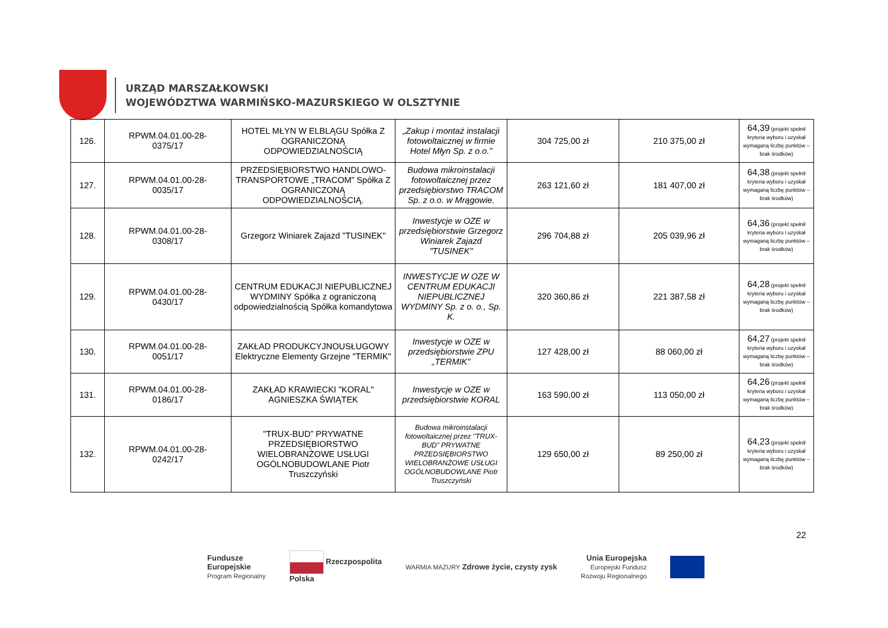URZĄD MARSZAŁKOWSKI
WOJEWÓDZTWA WARMIŃSKO-MAZURSKIEGO W OLSZTYNIE
| 126. | RPWM.04.01.00-28- 0375/17 | HOTEL MŁYN W ELBLĄGU Spółka Z OGRANICZONĄ ODPOWIEDZIALNOŚCIĄ | „Zakup i montaż instalacji fotowoltaicznej w firmie Hotel Młyn Sp. z o.o.” | 304 725,00 zł | 210 375,00 zł | 64,39 (projekt spełnił kryteria wyboru i uzyskał wymaganą liczbę punktów – brak środków) |
| 127. | RPWM.04.01.00-28- 0035/17 | PRZEDSIĘBIORSTWO HANDLOWO-TRANSPORTOWE „TRACOM” Spółka Z OGRANICZONĄ ODPOWIEDZIALNOŚCIĄ. | Budowa mikroinstalacji fotowoltaicznej przez przedsiębiorstwo TRACOM Sp. z o.o. w Mrągowie. | 263 121,60 zł | 181 407,00 zł | 64,38 (projekt spełnił kryteria wyboru i uzyskał wymaganą liczbę punktów – brak środków) |
| 128. | RPWM.04.01.00-28- 0308/17 | Grzegorz Winiarek Zajazd "TUSINEK" | Inwestycje w OZE w przedsiębiorstwie Grzegorz Winiarek Zajazd "TUSINEK" | 296 704,88 zł | 205 039,96 zł | 64,36 (projekt spełnił kryteria wyboru i uzyskał wymaganą liczbę punktów – brak środków) |
| 129. | RPWM.04.01.00-28- 0430/17 | CENTRUM EDUKACJI NIEPUBLICZNEJ WYDMINY Spółka z ograniczoną odpowiedzialnością Spółka komandytowa | INWESTYCJE W OZE W CENTRUM EDUKACJI NIEPUBLICZNEJ WYDMINY Sp. z o. o., Sp. K. | 320 360,86 zł | 221 387,58 zł | 64,28 (projekt spełnił kryteria wyboru i uzyskał wymaganą liczbę punktów – brak środków) |
| 130. | RPWM.04.01.00-28- 0051/17 | ZAKŁAD PRODUKCYJNOUSŁUGOWY Elektryczne Elementy Grzejne "TERMIK" | Inwestycje w OZE w przedsiębiorstwie ZPU „TERMIK" | 127 428,00 zł | 88 060,00 zł | 64,27 (projekt spełnił kryteria wyboru i uzyskał wymaganą liczbę punktów – brak środków) |
| 131. | RPWM.04.01.00-28- 0186/17 | ZAKŁAD KRAWIECKI "KORAL" AGNIESZKA ŚWIĄTEK | Inwestycje w OZE w przedsiębiorstwie KORAL | 163 590,00 zł | 113 050,00 zł | 64,26 (projekt spełnił kryteria wyboru i uzyskał wymaganą liczbę punktów – brak środków) |
| 132. | RPWM.04.01.00-28- 0242/17 | "TRUX-BUD” PRYWATNE PRZEDSIĘBIORSTWO WIELOBRANŻOWE USŁUGI OGÓLNOBUDOWLANE Piotr Truszczyński | Budowa mikroinstalacji fotowoltaicznej przez "TRUX-BUD” PRYWATNE PRZEDSIĘBIORSTWO WIELOBRANŻOWE USŁUGI OGÓLNOBUDOWLANE Piotr Truszczyński | 129 650,00 zł | 89 250,00 zł | 64,23 (projekt spełnił kryteria wyboru i uzyskał wymaganą liczbę punktów – brak środków) |
22
Fundusze
Europejskie
Program Regionalny
Rzeczpospolita
Polska
WARMIA MAZURY Zdrowe życie, czysty zysk
Unia Europejska
Europejski Fundusz
Rozwoju Regionalnego